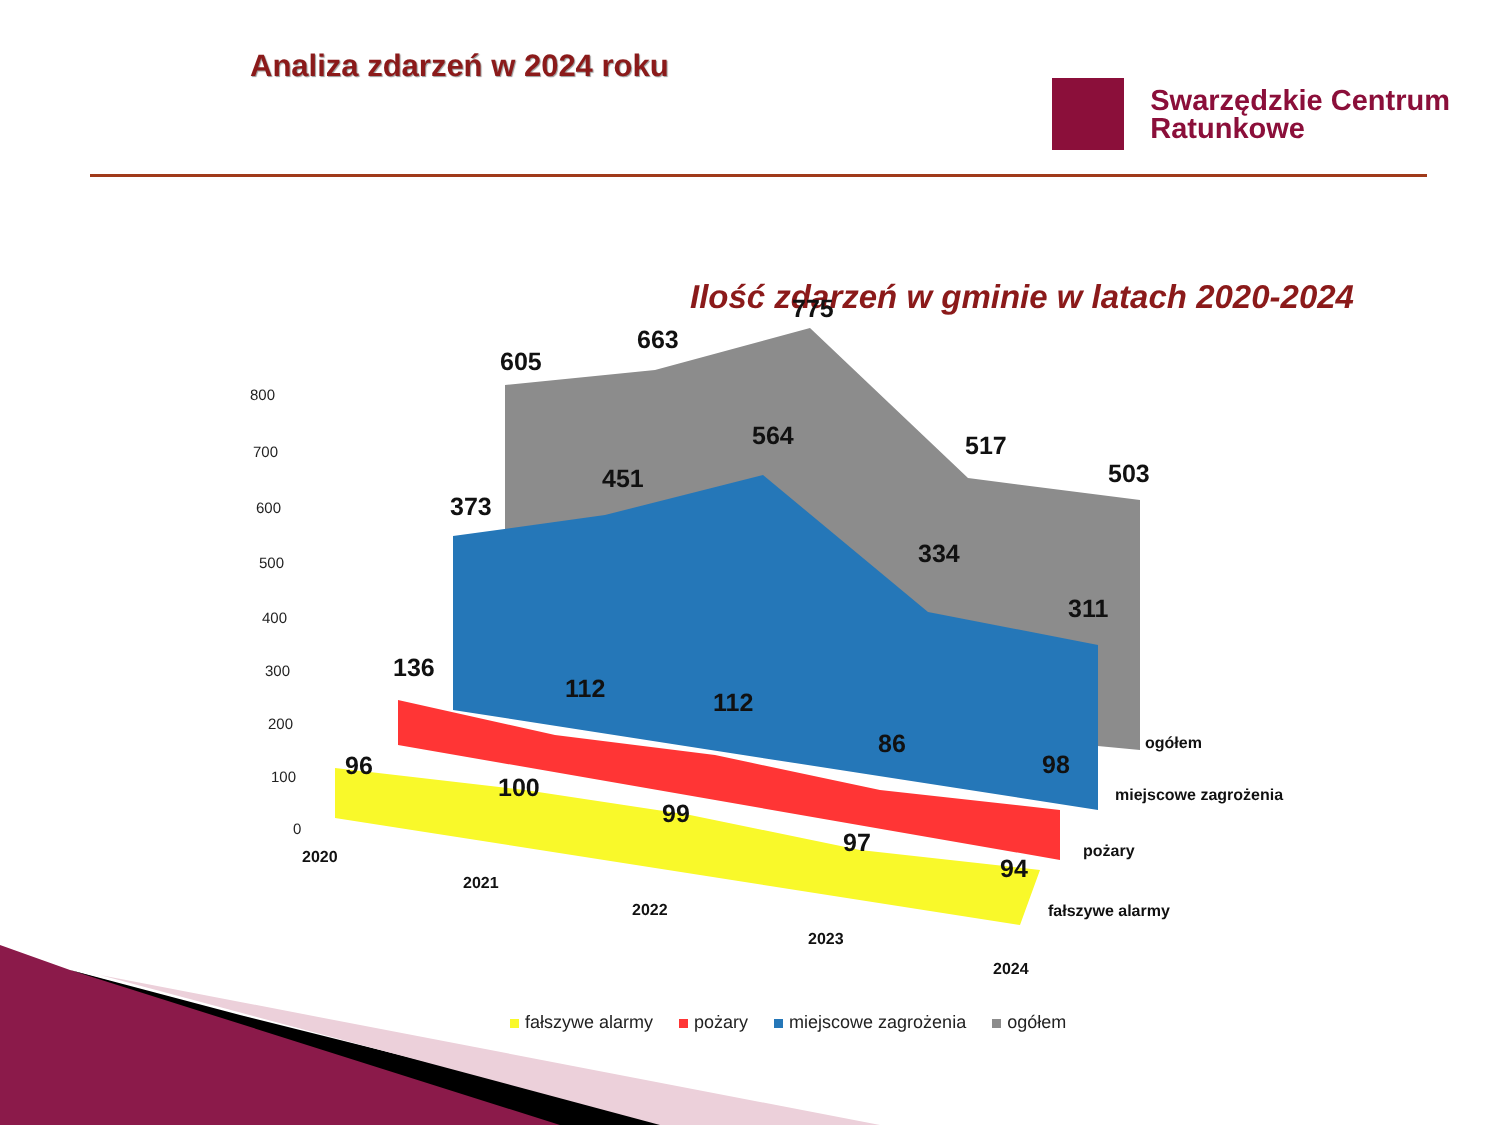Analiza zdarzeń w 2024 roku
Swarzędzkie Centrum
Ratunkowe
Ilość zdarzeń w gminie w latach 2020-2024
605
663
775
517
503
373
451
564
334
311
136
112
112
86
98
96
100
99
97
94
800
700
600
500
400
300
200
100
0
2020
2021
2022
2023
2024
ogółem
miejscowe zagrożenia
pożary
fałszywe alarmy
fałszywe alarmy pożary miejscowe zagrożenia ogółem